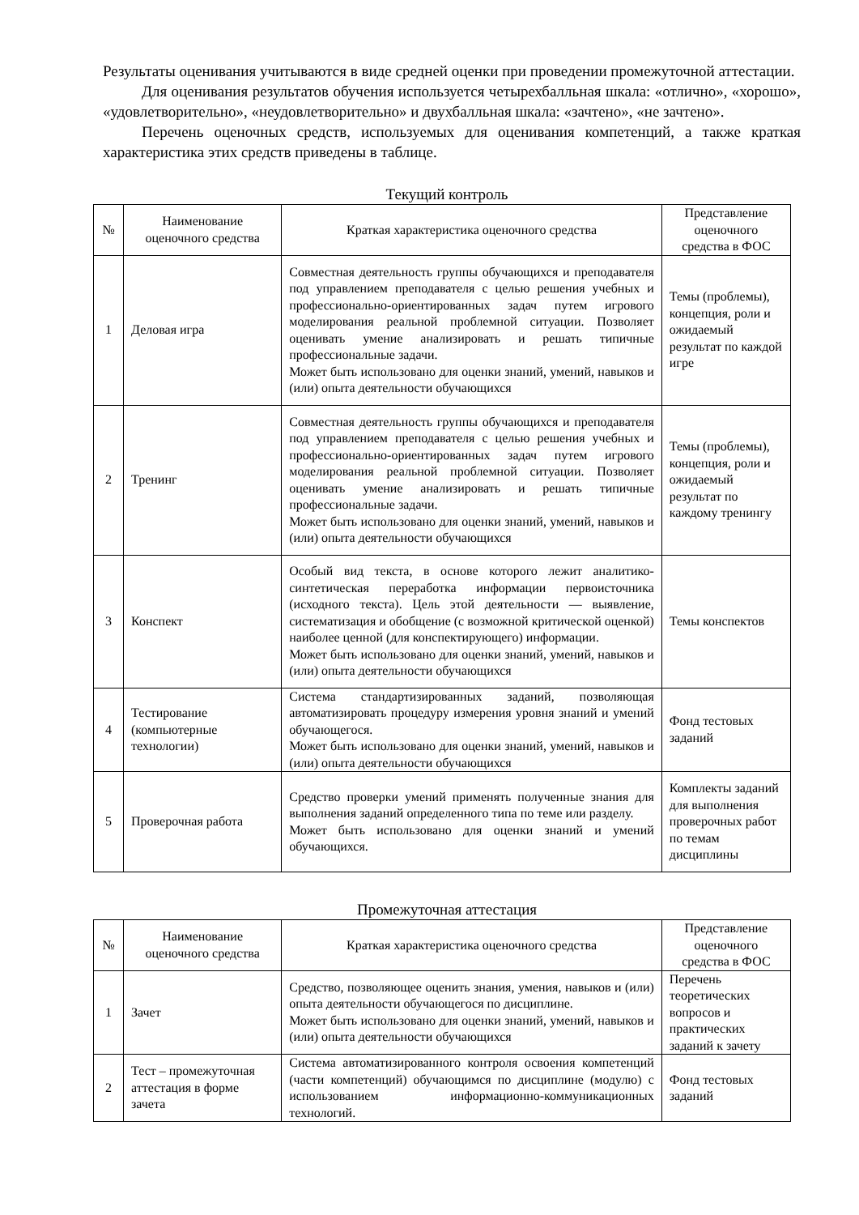Результаты оценивания учитываются в виде средней оценки при проведении промежуточной аттестации.
Для оценивания результатов обучения используется четырехбалльная шкала: «отлично», «хорошо», «удовлетворительно», «неудовлетворительно» и двухбалльная шкала: «зачтено», «не зачтено».
Перечень оценочных средств, используемых для оценивания компетенций, а также краткая характеристика этих средств приведены в таблице.
Текущий контроль
| № | Наименование оценочного средства | Краткая характеристика оценочного средства | Представление оценочного средства в ФОС |
| --- | --- | --- | --- |
| 1 | Деловая игра | Совместная деятельность группы обучающихся и преподавателя под управлением преподавателя с целью решения учебных и профессионально-ориентированных задач путем игрового моделирования реальной проблемной ситуации. Позволяет оценивать умение анализировать и решать типичные профессиональные задачи. Может быть использовано для оценки знаний, умений, навыков и (или) опыта деятельности обучающихся | Темы (проблемы), концепция, роли и ожидаемый результат по каждой игре |
| 2 | Тренинг | Совместная деятельность группы обучающихся и преподавателя под управлением преподавателя с целью решения учебных и профессионально-ориентированных задач путем игрового моделирования реальной проблемной ситуации. Позволяет оценивать умение анализировать и решать типичные профессиональные задачи. Может быть использовано для оценки знаний, умений, навыков и (или) опыта деятельности обучающихся | Темы (проблемы), концепция, роли и ожидаемый результат по каждому тренингу |
| 3 | Конспект | Особый вид текста, в основе которого лежит аналитико-синтетическая переработка информации первоисточника (исходного текста). Цель этой деятельности — выявление, систематизация и обобщение (с возможной критической оценкой) наиболее ценной (для конспектирующего) информации. Может быть использовано для оценки знаний, умений, навыков и (или) опыта деятельности обучающихся | Темы конспектов |
| 4 | Тестирование (компьютерные технологии) | Система стандартизированных заданий, позволяющая автоматизировать процедуру измерения уровня знаний и умений обучающегося. Может быть использовано для оценки знаний, умений, навыков и (или) опыта деятельности обучающихся | Фонд тестовых заданий |
| 5 | Проверочная работа | Средство проверки умений применять полученные знания для выполнения заданий определенного типа по теме или разделу. Может быть использовано для оценки знаний и умений обучающихся. | Комплекты заданий для выполнения проверочных работ по темам дисциплины |
Промежуточная аттестация
| № | Наименование оценочного средства | Краткая характеристика оценочного средства | Представление оценочного средства в ФОС |
| --- | --- | --- | --- |
| 1 | Зачет | Средство, позволяющее оценить знания, умения, навыков и (или) опыта деятельности обучающегося по дисциплине. Может быть использовано для оценки знаний, умений, навыков и (или) опыта деятельности обучающихся | Перечень теоретических вопросов и практических заданий к зачету |
| 2 | Тест – промежуточная аттестация в форме зачета | Система автоматизированного контроля освоения компетенций (части компетенций) обучающимся по дисциплине (модулю) с использованием информационно-коммуникационных технологий. | Фонд тестовых заданий |